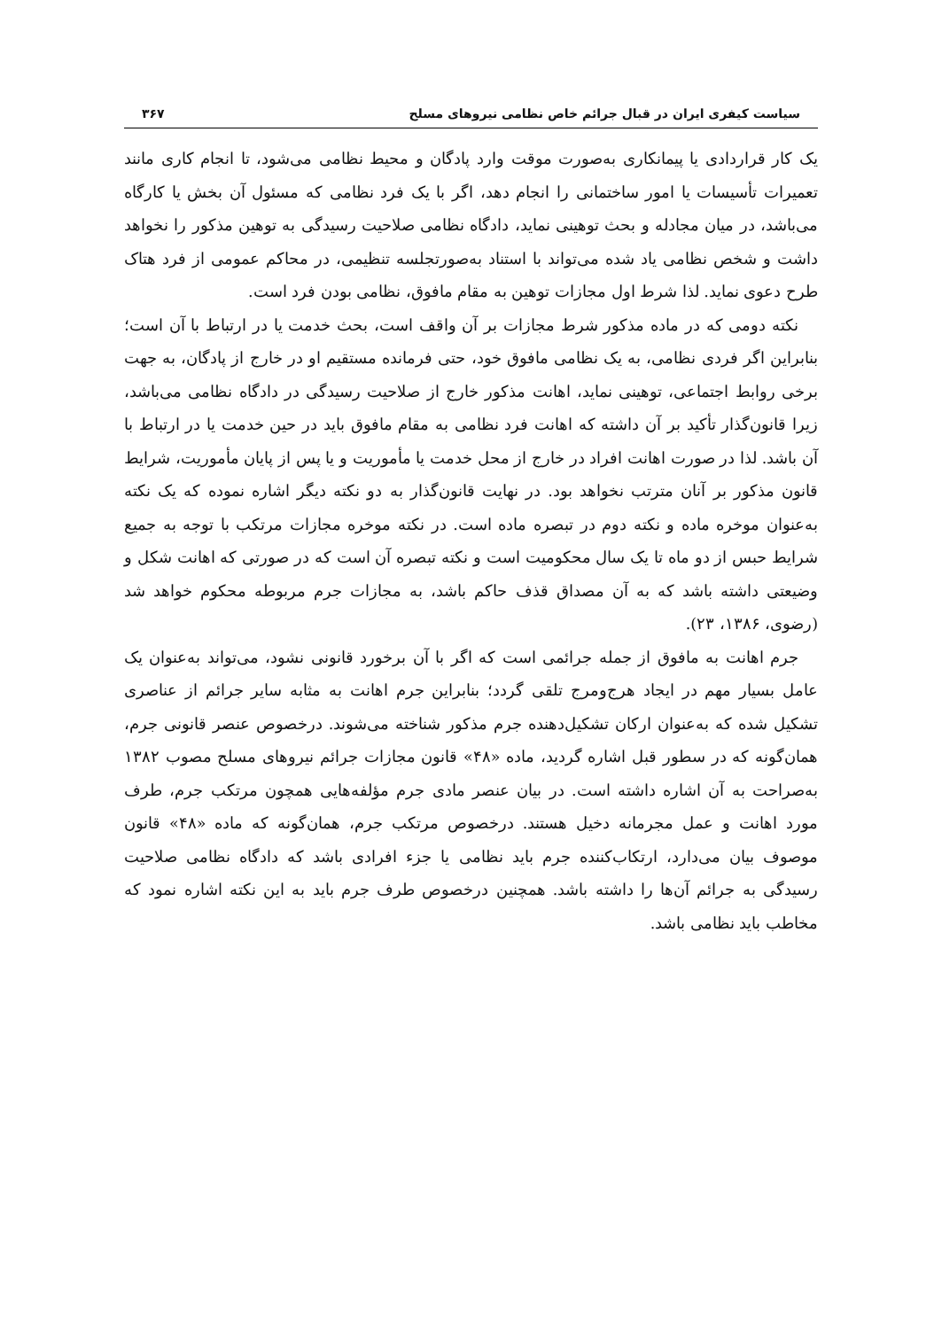سیاست کیفری ایران در قبال جرائم خاص نظامی نیروهای مسلح ۳۶۷
یک کار قراردادی یا پیمانکاری به‌صورت موقت وارد پادگان و محیط نظامی می‌شود، تا انجام کاری مانند تعمیرات تأسیسات یا امور ساختمانی را انجام دهد، اگر با یک فرد نظامی که مسئول آن بخش یا کارگاه می‌باشد، در میان مجادله و بحث توهینی نماید، دادگاه نظامی صلاحیت رسیدگی به توهین مذکور را نخواهد داشت و شخص نظامی یاد شده می‌تواند با استناد به‌صورتجلسه تنظیمی، در محاکم عمومی از فرد هتاک طرح دعوی نماید. لذا شرط اول مجازات توهین به مقام مافوق، نظامی بودن فرد است.
نکته دومی که در ماده مذکور شرط مجازات بر آن واقف است، بحث خدمت یا در ارتباط با آن است؛ بنابراین اگر فردی نظامی، به یک نظامی مافوق خود، حتی فرمانده مستقیم او در خارج از پادگان، به جهت برخی روابط اجتماعی، توهینی نماید، اهانت مذکور خارج از صلاحیت رسیدگی در دادگاه نظامی می‌باشد، زیرا قانون‌گذار تأکید بر آن داشته که اهانت فرد نظامی به مقام مافوق باید در حین خدمت یا در ارتباط با آن باشد. لذا در صورت اهانت افراد در خارج از محل خدمت یا مأموریت و یا پس از پایان مأموریت، شرایط قانون مذکور بر آنان مترتب نخواهد بود. در نهایت قانون‌گذار به دو نکته دیگر اشاره نموده که یک نکته به‌عنوان موخره ماده و نکته دوم در تبصره ماده است. در نکته موخره مجازات مرتکب با توجه به جمیع شرایط حبس از دو ماه تا یک سال محکومیت است و نکته تبصره آن است که در صورتی که اهانت شکل و وضیعتی داشته باشد که به آن مصداق قذف حاکم باشد، به مجازات جرم مربوطه محکوم خواهد شد (رضوی، ۱۳۸۶، ۲۳).
جرم اهانت به مافوق از جمله جرائمی است که اگر با آن برخورد قانونی نشود، می‌تواند به‌عنوان یک عامل بسیار مهم در ایجاد هرج‌ومرج تلقی گردد؛ بنابراین جرم اهانت به مثابه سایر جرائم از عناصری تشکیل شده که به‌عنوان ارکان تشکیل‌دهنده جرم مذکور شناخته می‌شوند. درخصوص عنصر قانونی جرم، همان‌گونه که در سطور قبل اشاره گردید، ماده «۴۸» قانون مجازات جرائم نیروهای مسلح مصوب ۱۳۸۲ به‌صراحت به آن اشاره داشته است. در بیان عنصر مادی جرم مؤلفه‌هایی همچون مرتکب جرم، طرف مورد اهانت و عمل مجرمانه دخیل هستند. درخصوص مرتکب جرم، همان‌گونه که ماده «۴۸» قانون موصوف بیان می‌دارد، ارتکاب‌کننده جرم باید نظامی یا جزء افرادی باشد که دادگاه نظامی صلاحیت رسیدگی به جرائم آن‌ها را داشته باشد. همچنین درخصوص طرف جرم باید به این نکته اشاره نمود که مخاطب باید نظامی باشد.